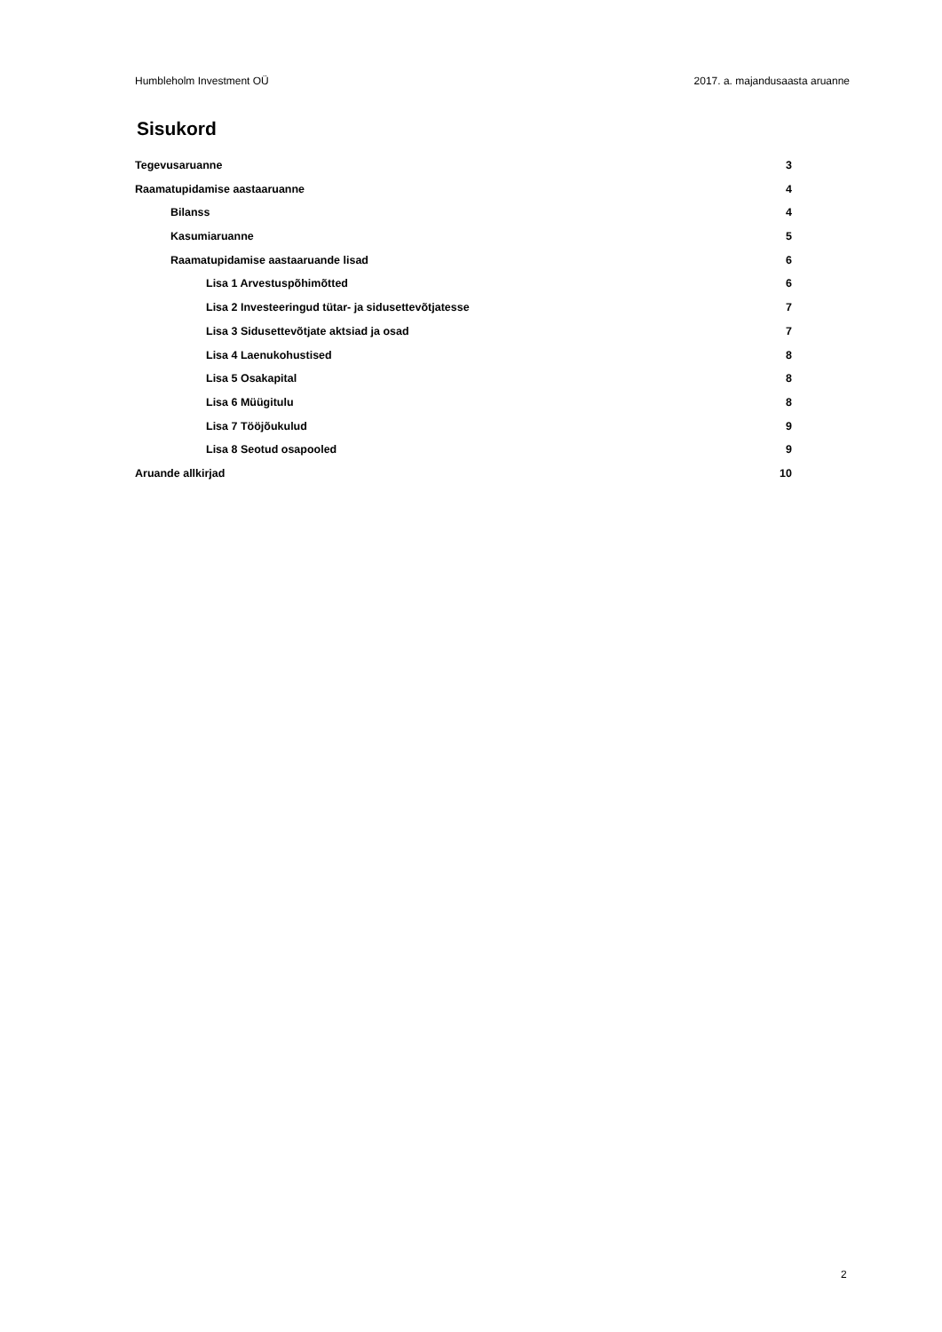Humbleholm Investment OÜ 2017. a. majandusaasta aruanne
Sisukord
Tegevusaruanne 3
Raamatupidamise aastaaruanne 4
Bilanss 4
Kasumiaruanne 5
Raamatupidamise aastaaruande lisad 6
Lisa 1 Arvestuspõhimõtted 6
Lisa 2 Investeeringud tütar- ja sidusettevõtjatesse 7
Lisa 3 Sidusettevõtjate aktsiad ja osad 7
Lisa 4 Laenukohustised 8
Lisa 5 Osakapital 8
Lisa 6 Müügitulu 8
Lisa 7 Tööjõukulud 9
Lisa 8 Seotud osapooled 9
Aruande allkirjad 10
2